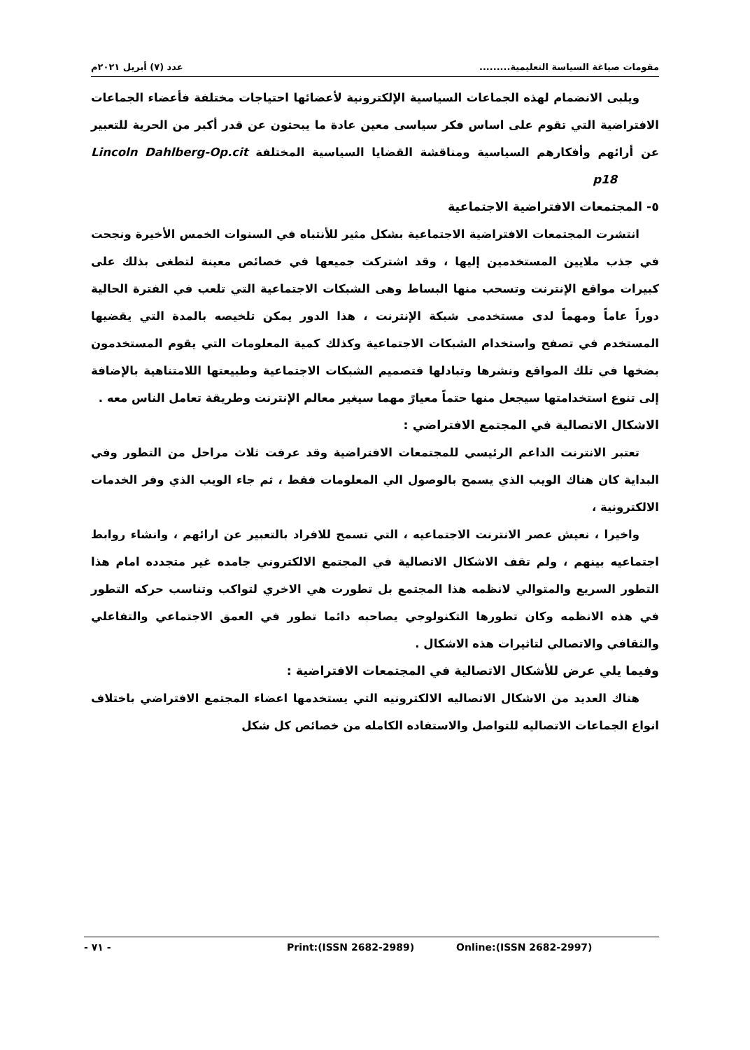مقومات صياغة السياسة التعليمية......... عدد (٧) أبريل ٢٠٢١م
ويلبى الانضمام لهذه الجماعات السياسية الإلكترونية لأعضائها احتياجات مختلفة فأعضاء الجماعات الافتراضية التي تقوم على اساس فكر سياسى معين عادة ما يبحثون عن قدر أكبر من الحرية للتعبير عن أرائهم وأفكارهم السياسية ومناقشة القضايا السياسية المختلفة Lincoln Dahlberg-Op.cit p18
٥- المجتمعات الافتراضية الاجتماعية
انتشرت المجتمعات الافتراضية الاجتماعية بشكل مثير للأنتباه في السنوات الخمس الأخيرة ونجحت في جذب ملايين المستخدمين إليها ، وقد اشتركت جميعها في خصائص معينة لتطغى بذلك على كبيرات مواقع الإنترنت وتسحب منها البساط وهى الشبكات الاجتماعية التي تلعب في الفترة الحالية دوراً عاماً ومهماً لدى مستخدمى شبكة الإنترنت ، هذا الدور يمكن تلخيصه بالمدة التي يقضيها المستخدم في تصفح واستخدام الشبكات الاجتماعية وكذلك كمية المعلومات التي يقوم المستخدمون بضخها في تلك المواقع ونشرها وتبادلها فتصميم الشبكات الاجتماعية وطبيعتها اللامتناهية بالإضافة إلى تنوع استخدامتها سيجعل منها حتماً معيارً مهما سيغير معالم الإنترنت وطريقة تعامل الناس معه .
الاشكال الاتصالية في المجتمع الافتراضي :
تعتبر الانترنت الداعم الرئيسي للمجتمعات الافتراضية وقد عرفت ثلاث مراحل من التطور وفي البداية كان هناك الويب الذي يسمح بالوصول الي المعلومات فقط ، ثم جاء الويب الذي وفر الخدمات الالكترونية ،
واخيرا ، نعيش عصر الانترنت الاجتماعيه ، التي تسمح للافراد بالتعبير عن ارائهم ، وانشاء روابط اجتماعيه بينهم ، ولم تقف الاشكال الاتصالية في المجتمع الالكتروني جامده غير متجدده امام هذا التطور السريع والمتوالي لانظمه هذا المجتمع بل تطورت هي الاخري لتواكب وتناسب حركه التطور في هذه الانظمه وكان تطورها التكنولوجي يصاحبه دائما تطور في العمق الاجتماعي والتفاعلي والثقافي والاتصالي لتاثيرات هذه الاشكال .
وفيما يلي عرض للأشكال الاتصالية في المجتمعات الافتراضية :
هناك العديد من الاشكال الاتصاليه الالكترونيه التي يستخدمها اعضاء المجتمع الافتراضي باختلاف انواع الجماعات الاتصاليه للتواصل والاستفاده الكامله من خصائص كل شكل
- ٧١ - Print:(ISSN 2682-2989) Online:(ISSN 2682-2997)